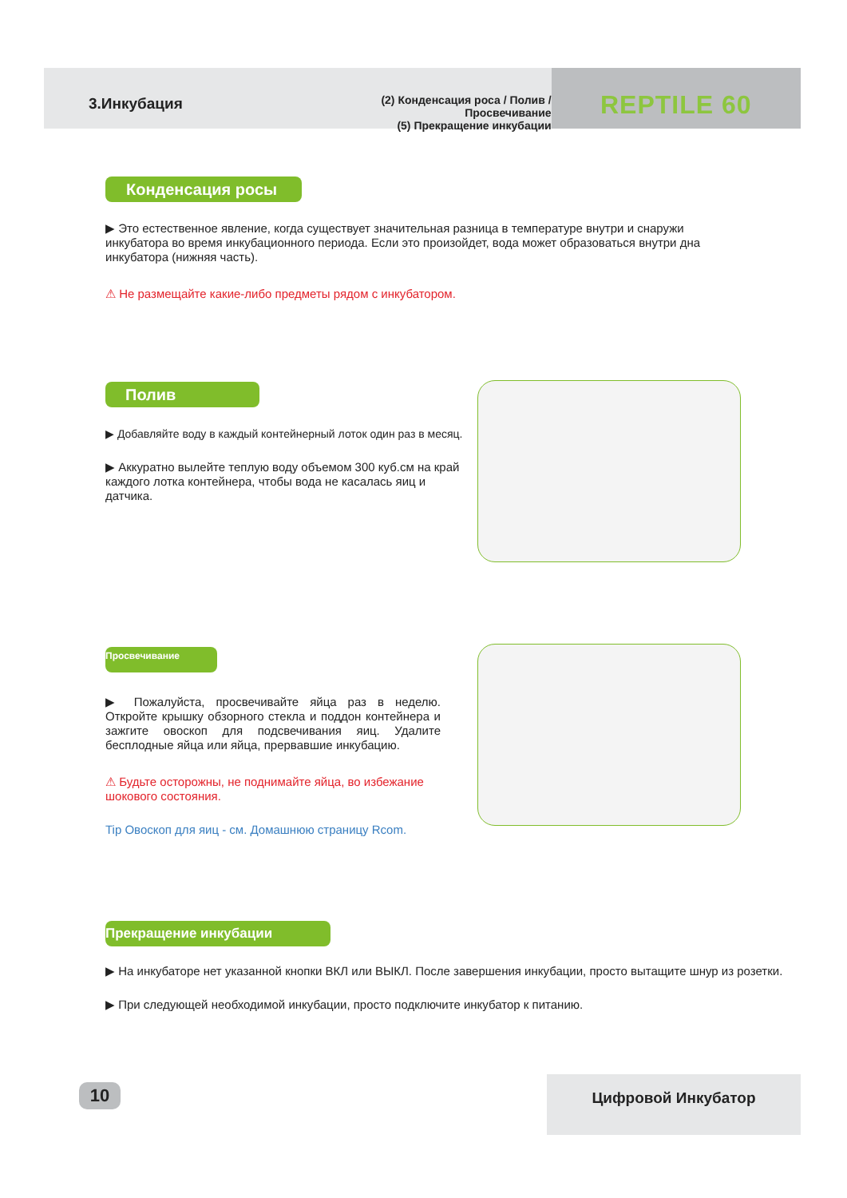3.Инкубация
(2) Конденсация роса / Полив / Просвечивание
(5) Прекращение инкубации
REPTILE 60
Конденсация росы
▶ Это естественное явление, когда существует значительная разница в температуре внутри и снаружи инкубатора во время инкубационного периода. Если это произойдет, вода может образоваться внутри дна инкубатора (нижняя часть).
⚠ Не размещайте какие-либо предметы рядом с инкубатором.
Полив
▶ Добавляйте воду в каждый контейнерный лоток один раз в месяц.
▶ Аккуратно вылейте теплую воду объемом 300 куб.см на край каждого лотка контейнера, чтобы вода не касалась яиц и датчика.
Просвечивание
▶ Пожалуйста, просвечивайте яйца раз в неделю. Откройте крышку обзорного стекла и поддон контейнера и зажгите овоскоп для подсвечивания яиц. Удалите бесплодные яйца или яйца, прервавшие инкубацию.
⚠ Будьте осторожны, не поднимайте яйца, во избежание шокового состояния.
Tip Овоскоп для яиц - см. Домашнюю страницу Rcom.
Прекращение инкубации
▶ На инкубаторе нет указанной кнопки ВКЛ или ВЫКЛ. После завершения инкубации, просто вытащите шнур из розетки.
▶ При следующей необходимой инкубации, просто подключите инкубатор к питанию.
10 Цифровой Инкубатор